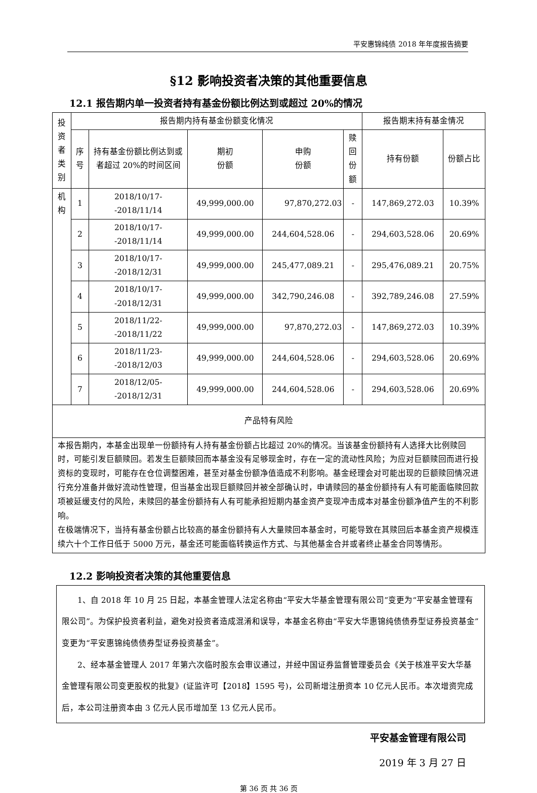平安惠锦纯债 2018 年年度报告摘要
§12 影响投资者决策的其他重要信息
12.1 报告期内单一投资者持有基金份额比例达到或超过 20%的情况
| 投资者类别 | 报告期内持有基金份额变化情况 | | | | | 报告期末持有基金情况 | |
| --- | --- | --- | --- | --- | --- | --- | --- |
| | 序号 | 持有基金份额比例达到或者超过 20%的时间区间 | 期初 份额 | 申购 份额 | 赎回份额 | 持有份额 | 份额占比 |
| 机构 | 1 | 2018/10/17--2018/11/14 | 49,999,000.00 | 97,870,272.03 | - | 147,869,272.03 | 10.39% |
| | 2 | 2018/10/17--2018/11/14 | 49,999,000.00 | 244,604,528.06 | - | 294,603,528.06 | 20.69% |
| | 3 | 2018/10/17--2018/12/31 | 49,999,000.00 | 245,477,089.21 | - | 295,476,089.21 | 20.75% |
| | 4 | 2018/10/17--2018/12/31 | 49,999,000.00 | 342,790,246.08 | - | 392,789,246.08 | 27.59% |
| | 5 | 2018/11/22--2018/11/22 | 49,999,000.00 | 97,870,272.03 | - | 147,869,272.03 | 10.39% |
| | 6 | 2018/11/23--2018/12/03 | 49,999,000.00 | 244,604,528.06 | - | 294,603,528.06 | 20.69% |
| | 7 | 2018/12/05--2018/12/31 | 49,999,000.00 | 244,604,528.06 | - | 294,603,528.06 | 20.69% |
| 产品特有风险 | | | | | | | |
| 本报告期内，本基金出现单一份额持有人持有基金份额占比超过 20%的情况。当该基金份额持有人选择大比例赎回时，可能引发巨额赎回。若发生巨额赎回而本基金没有足够现金时，存在一定的流动性风险；为应对巨额赎回而进行投资标的变现时，可能存在仓位调整困难，甚至对基金份额净值造成不利影响。基金经理会对可能出现的巨额赎回情况进行充分准备并做好流动性管理，但当基金出现巨额赎回并被全部确认时，申请赎回的基金份额持有人有可能面临赎回款项被延缓支付的风险，未赎回的基金份额持有人有可能承担短期内基金资产变现冲击成本对基金份额净值产生的不利影响。 在极端情况下，当持有基金份额占比较高的基金份额持有人大量赎回本基金时，可能导致在其赎回后本基金资产规模连续六十个工作日低于 5000 万元，基金还可能面临转换运作方式、与其他基金合并或者终止基金合同等情形。 | | | | | | | |
12.2 影响投资者决策的其他重要信息
1、自 2018 年 10 月 25 日起，本基金管理人法定名称由“平安大华基金管理有限公司”变更为“平安基金管理有限公司”。为保护投资者利益，避免对投资者造成混淆和误导，本基金名称由“平安大华惠锦纯债债券型证券投资基金”变更为“平安惠锦纯债债券型证券投资基金”。
2、经本基金管理人 2017 年第六次临时股东会审议通过，并经中国证券监督管理委员会《关于核准平安大华基金管理有限公司变更股权的批复》(证监许可【2018】1595 号)，公司新增注册资本 10 亿元人民币。本次增资完成后，本公司注册资本由 3 亿元人民币增加至 13 亿元人民币。
平安基金管理有限公司
2019 年 3 月 27 日
第 36 页 共 36 页